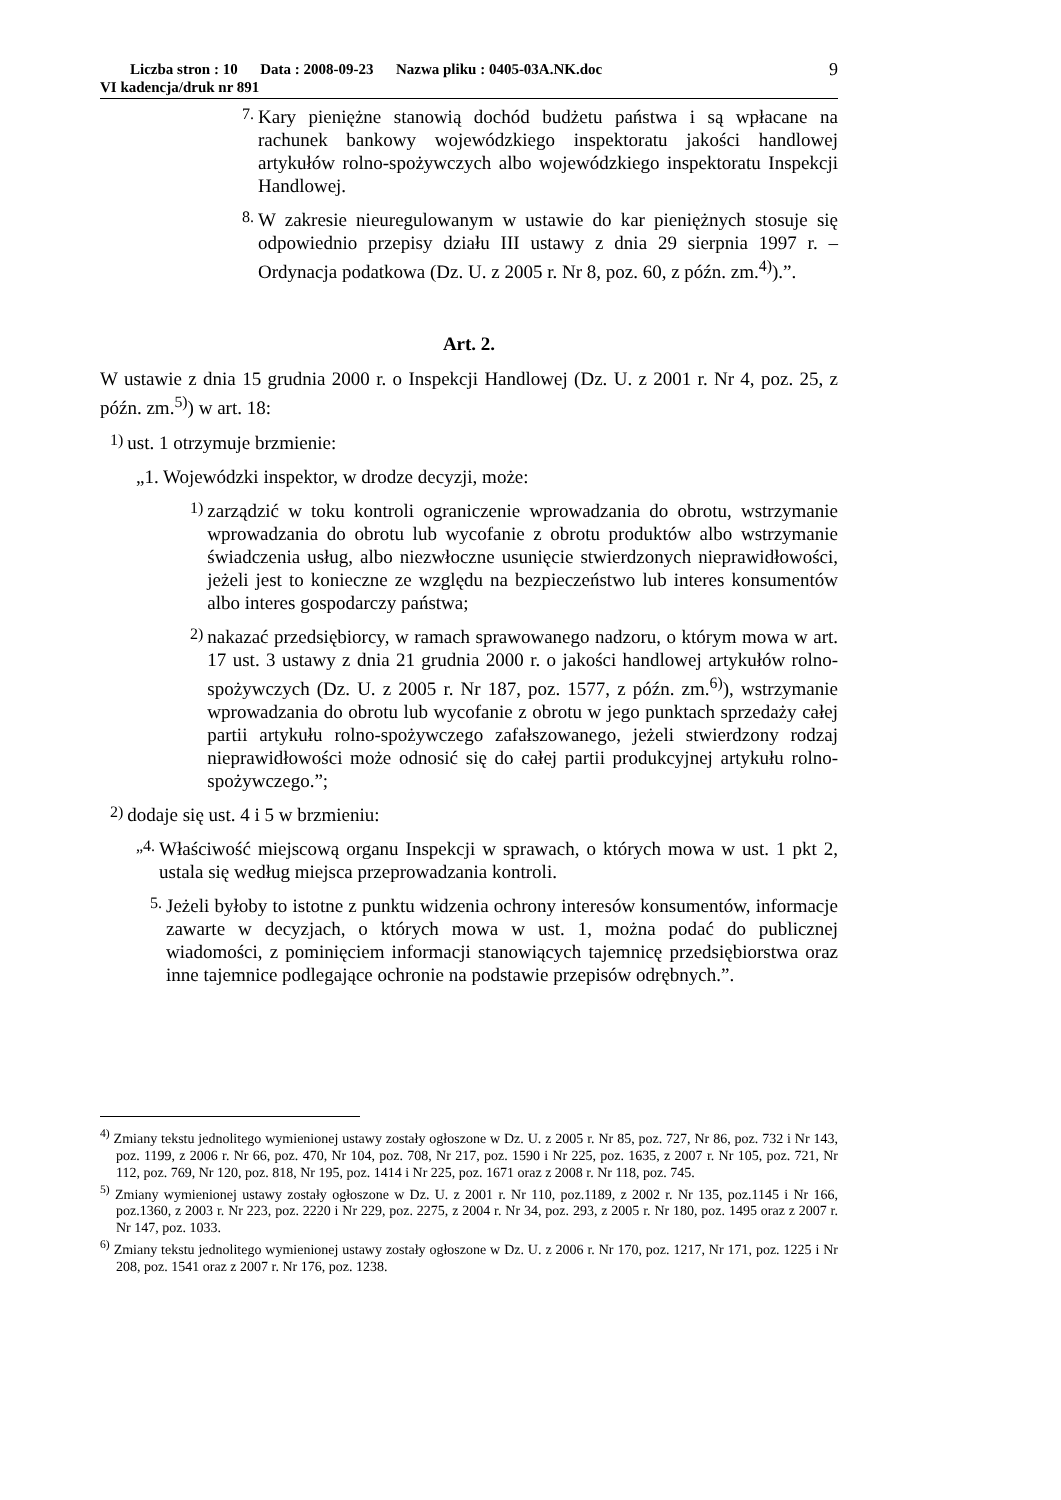Liczba stron : 10 Data : 2008-09-23 Nazwa pliku : 0405-03A.NK.doc
VI kadencja/druk nr 891
9
7. Kary pieniężne stanowią dochód budżetu państwa i są wpłacane na rachunek bankowy wojewódzkiego inspektoratu jakości handlowej artykułów rolno-spożywczych albo wojewódzkiego inspektoratu Inspekcji Handlowej.
8. W zakresie nieuregulowanym w ustawie do kar pieniężnych stosuje się odpowiednio przepisy działu III ustawy z dnia 29 sierpnia 1997 r. – Ordynacja podatkowa (Dz. U. z 2005 r. Nr 8, poz. 60, z późn. zm.<sup>4)</sup>).”.
Art. 2.
W ustawie z dnia 15 grudnia 2000 r. o Inspekcji Handlowej (Dz. U. z 2001 r. Nr 4, poz. 25, z późn. zm.<sup>5)</sup>) w art. 18:
1) ust. 1 otrzymuje brzmienie:
„1. Wojewódzki inspektor, w drodze decyzji, może:
1) zarządzić w toku kontroli ograniczenie wprowadzania do obrotu, wstrzymanie wprowadzania do obrotu lub wycofanie z obrotu produktów albo wstrzymanie świadczenia usług, albo niezwłoczne usunięcie stwierdzonych nieprawidłowości, jeżeli jest to konieczne ze względu na bezpieczeństwo lub interes konsumentów albo interes gospodarczy państwa;
2) nakazać przedsiębiorcy, w ramach sprawowanego nadzoru, o którym mowa w art. 17 ust. 3 ustawy z dnia 21 grudnia 2000 r. o jakości handlowej artykułów rolno-spożywczych (Dz. U. z 2005 r. Nr 187, poz. 1577, z późn. zm.<sup>6)</sup>), wstrzymanie wprowadzania do obrotu lub wycofanie z obrotu w jego punktach sprzedaży całej partii artykułu rolno-spożywczego zafałszowanego, jeżeli stwierdzony rodzaj nieprawidłowości może odnosić się do całej partii produkcyjnej artykułu rolno-spożywczego.”;
2) dodaje się ust. 4 i 5 w brzmieniu:
„4. Właściwość miejscową organu Inspekcji w sprawach, o których mowa w ust. 1 pkt 2, ustala się według miejsca przeprowadzania kontroli.
5. Jeżeli byłoby to istotne z punktu widzenia ochrony interesów konsumentów, informacje zawarte w decyzjach, o których mowa w ust. 1, można podać do publicznej wiadomości, z pominięciem informacji stanowiących tajemnicę przedsiębiorstwa oraz inne tajemnice podlegające ochronie na podstawie przepisów odrębnych.”.
<sup>4)</sup> Zmiany tekstu jednolitego wymienionej ustawy zostały ogłoszone w Dz. U. z 2005 r. Nr 85, poz. 727, Nr 86, poz. 732 i Nr 143, poz. 1199, z 2006 r. Nr 66, poz. 470, Nr 104, poz. 708, Nr 217, poz. 1590 i Nr 225, poz. 1635, z 2007 r. Nr 105, poz. 721, Nr 112, poz. 769, Nr 120, poz. 818, Nr 195, poz. 1414 i Nr 225, poz. 1671 oraz z 2008 r. Nr 118, poz. 745.
<sup>5)</sup> Zmiany wymienionej ustawy zostały ogłoszone w Dz. U. z 2001 r. Nr 110, poz.1189, z 2002 r. Nr 135, poz.1145 i Nr 166, poz.1360, z 2003 r. Nr 223, poz. 2220 i Nr 229, poz. 2275, z 2004 r. Nr 34, poz. 293, z 2005 r. Nr 180, poz. 1495 oraz z 2007 r. Nr 147, poz. 1033.
<sup>6)</sup> Zmiany tekstu jednolitego wymienionej ustawy zostały ogłoszone w Dz. U. z 2006 r. Nr 170, poz. 1217, Nr 171, poz. 1225 i Nr 208, poz. 1541 oraz z 2007 r. Nr 176, poz. 1238.